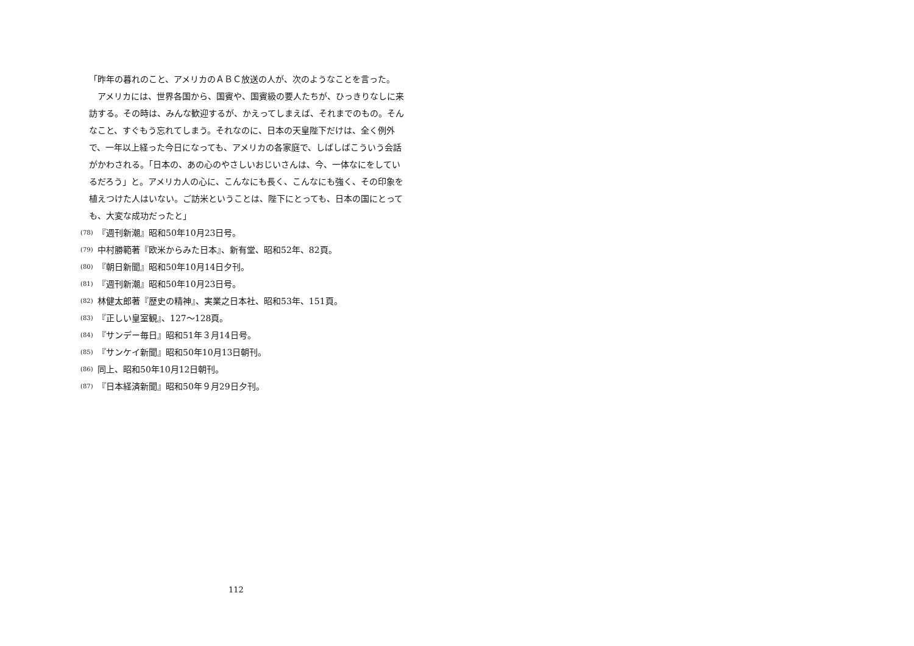「昨年の暮れのこと、アメリカのＡＢＣ放送の人が、次のようなことを言った。
アメリカには、世界各国から、国賓や、国賓級の要人たちが、ひっきりなしに来訪する。その時は、みんな歓迎するが、かえってしまえば、それまでのもの。そんなこと、すぐもう忘れてしまう。それなのに、日本の天皇陛下だけは、全く例外で、一年以上経った今日になっても、アメリカの各家庭で、しばしばこういう会話がかわされる。「日本の、あの心のやさしいおじいさんは、今、一体なにをしているだろう」と。アメリカ人の心に、こんなにも長く、こんなにも強く、その印象を植えつけた人はいない。ご訪米ということは、陛下にとっても、日本の国にとっても、大変な成功だったと」
(78) 『週刊新潮』昭和50年10月23日号。
(79) 中村勝範著『欧米からみた日本』、新有堂、昭和52年、82頁。
(80) 『朝日新聞』昭和50年10月14日夕刊。
(81) 『週刊新潮』昭和50年10月23日号。
(82) 林健太郎著『歴史の精神』、実業之日本社、昭和53年、151頁。
(83) 『正しい皇室観』、127～128頁。
(84) 『サンデー毎日』昭和51年３月14日号。
(85) 『サンケイ新聞』昭和50年10月13日朝刊。
(86) 同上、昭和50年10月12日朝刊。
(87) 『日本経済新聞』昭和50年９月29日夕刊。
112